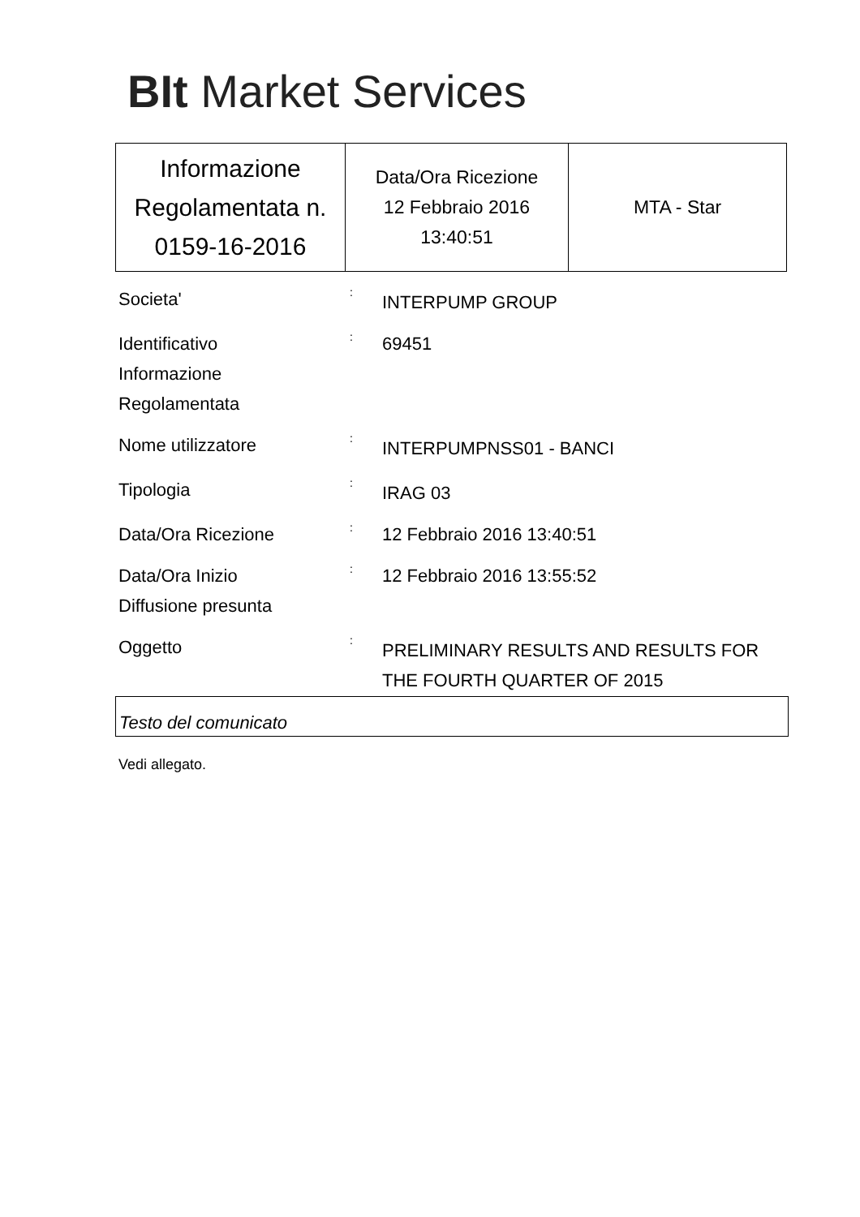BIt Market Services
| Informazione Regolamentata n. 0159-16-2016 | Data/Ora Ricezione 12 Febbraio 2016 13:40:51 | MTA - Star |
Societa'
:
INTERPUMP GROUP
Identificativo
Informazione
Regolamentata
:
69451
Nome utilizzatore
:
INTERPUMPNSS01 - BANCI
Tipologia
:
IRAG 03
Data/Ora Ricezione
:
12 Febbraio 2016 13:40:51
Data/Ora Inizio
Diffusione presunta
:
12 Febbraio 2016 13:55:52
Oggetto
:
PRELIMINARY RESULTS AND RESULTS FOR THE FOURTH QUARTER OF 2015
Testo del comunicato
Vedi allegato.